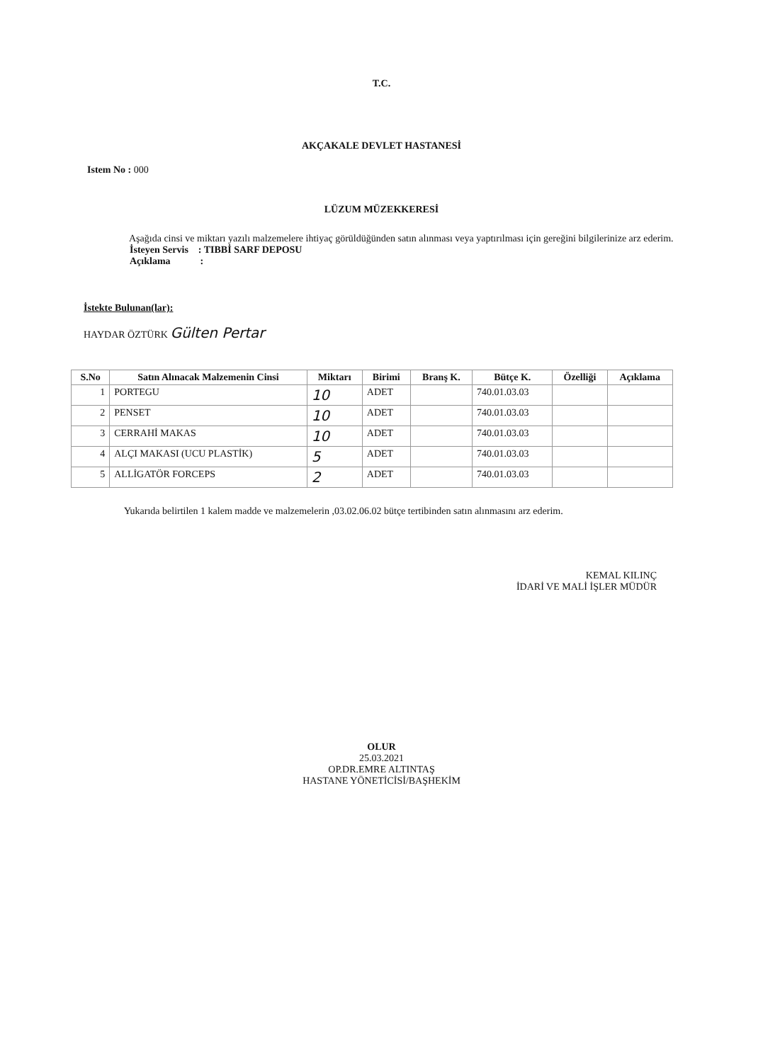T.C.
AKÇAKALE DEVLET HASTANESİ
Istem No : 000
LÜZUM MÜZEKKERESİ
Aşağıda cinsi ve miktarı yazılı malzemelere ihtiyaç görüldüğünden satın alınması veya yaptırılması için gereğini bilgilerinize arz ederim.
İsteyen Servis : TIBBİ SARF DEPOSU
Açıklama :
İstekte Bulunan(lar):
HAYDAR ÖZTÜRK Gülten Pertar
| S.No | Satın Alınacak Malzemenin Cinsi | Miktarı | Birimi | Branş K. | Bütçe K. | Özelliği | Açıklama |
| --- | --- | --- | --- | --- | --- | --- | --- |
| 1 | PORTEGU | 10 | ADET | | 740.01.03.03 | | |
| 2 | PENSET | 10 | ADET | | 740.01.03.03 | | |
| 3 | CERRAHİ MAKAS | 10 | ADET | | 740.01.03.03 | | |
| 4 | ALÇI MAKASI (UCU PLASTİK) | 5 | ADET | | 740.01.03.03 | | |
| 5 | ALLİGATÖR FORCEPS | 2 | ADET | | 740.01.03.03 | | |
Yukarıda belirtilen 1 kalem madde ve malzemelerin ,03.02.06.02 bütçe tertibinden satın alınmasını arz ederim.
KEMAL KILINÇ
İDARİ VE MALİ İŞLER MÜDÜR
OLUR
25.03.2021
OP.DR.EMRE ALTINTAŞ
HASTANE YÖNETİCİSİ/BAŞHEKİM